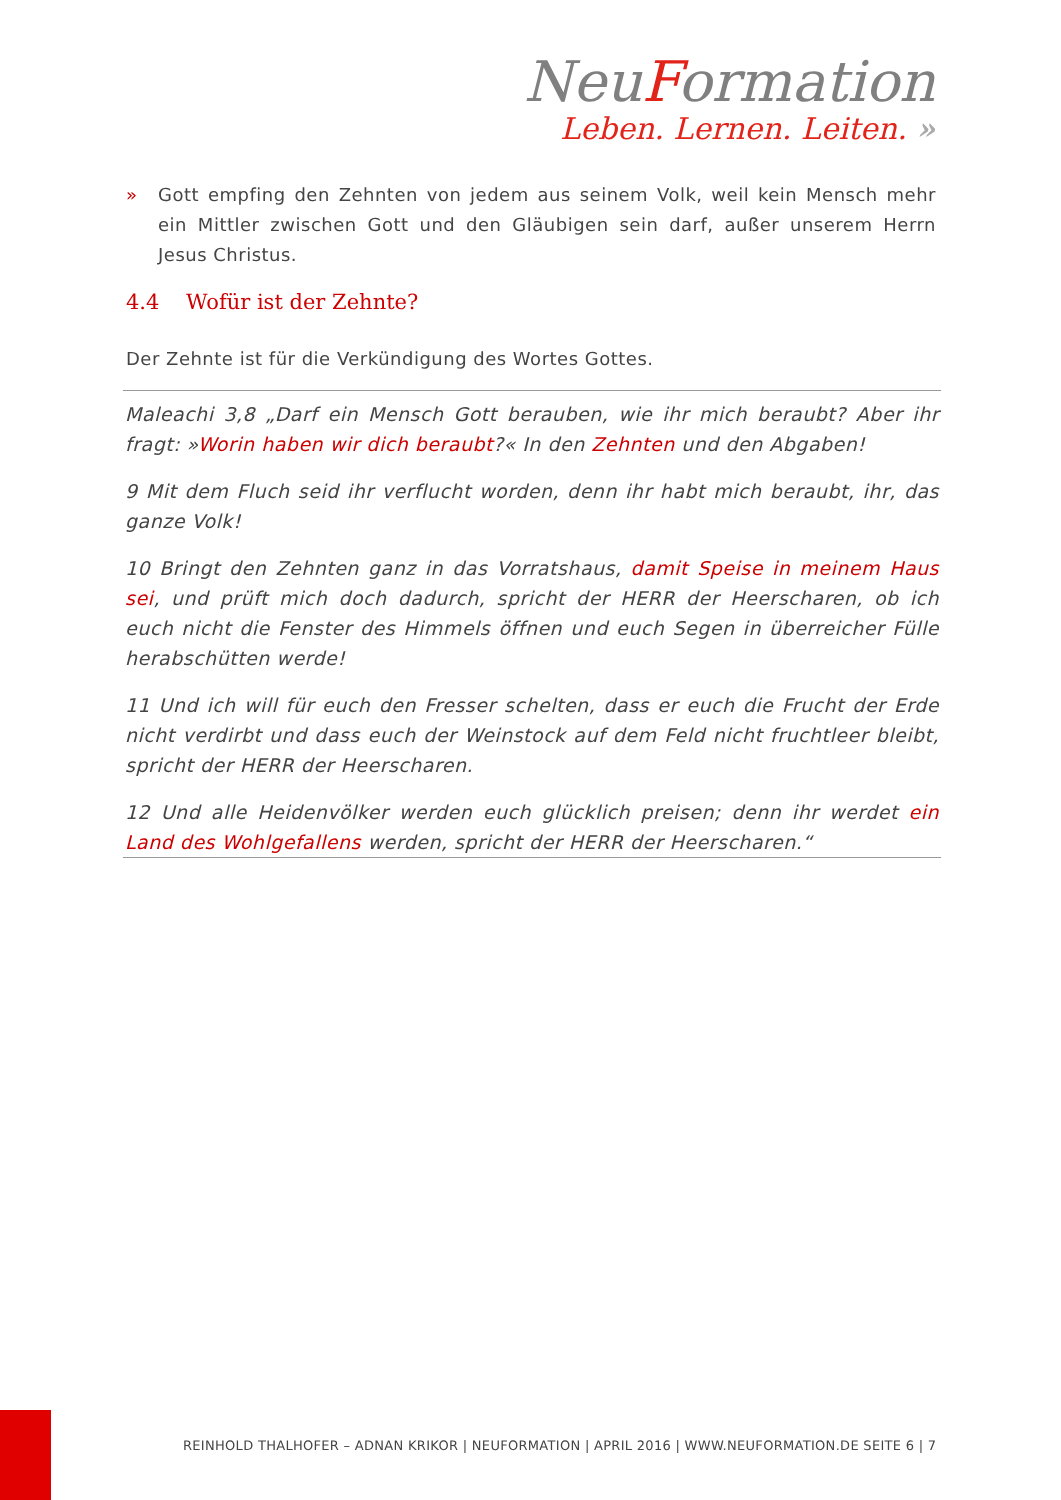NeuFormation
Leben. Lernen. Leiten. »
» Gott empfing den Zehnten von jedem aus seinem Volk, weil kein Mensch mehr ein Mittler zwischen Gott und den Gläubigen sein darf, außer unserem Herrn Jesus Christus.
4.4 Wofür ist der Zehnte?
Der Zehnte ist für die Verkündigung des Wortes Gottes.
Maleachi 3,8 „Darf ein Mensch Gott berauben, wie ihr mich beraubt? Aber ihr fragt: »Worin haben wir dich beraubt?« In den Zehnten und den Abgaben!
9 Mit dem Fluch seid ihr verflucht worden, denn ihr habt mich beraubt, ihr, das ganze Volk!
10 Bringt den Zehnten ganz in das Vorratshaus, damit Speise in meinem Haus sei, und prüft mich doch dadurch, spricht der HERR der Heerscharen, ob ich euch nicht die Fenster des Himmels öffnen und euch Segen in überreicher Fülle herabschütten werde!
11 Und ich will für euch den Fresser schelten, dass er euch die Frucht der Erde nicht verdirbt und dass euch der Weinstock auf dem Feld nicht fruchtleer bleibt, spricht der HERR der Heerscharen.
12 Und alle Heidenvölker werden euch glücklich preisen; denn ihr werdet ein Land des Wohlgefallens werden, spricht der HERR der Heerscharen.“
REINHOLD THALHOFER – ADNAN KRIKOR | NEUFORMATION | APRIL 2016 | WWW.NEUFORMATION.DE SEITE 6 | 7